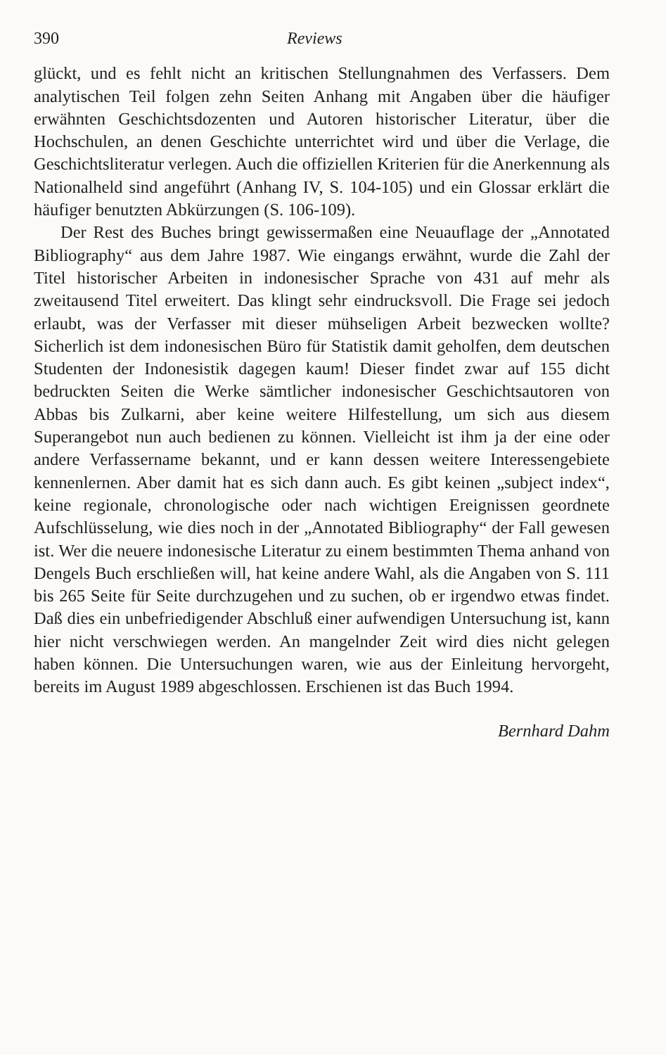390 Reviews
glückt, und es fehlt nicht an kritischen Stellungnahmen des Verfassers. Dem analytischen Teil folgen zehn Seiten Anhang mit Angaben über die häufiger erwähnten Geschichtsdozenten und Autoren historischer Literatur, über die Hochschulen, an denen Geschichte unterrichtet wird und über die Verlage, die Geschichtsliteratur verlegen. Auch die offiziellen Kriterien für die Anerkennung als Nationalheld sind angeführt (Anhang IV, S. 104-105) und ein Glossar erklärt die häufiger benutzten Abkürzungen (S. 106-109).
Der Rest des Buches bringt gewissermaßen eine Neuauflage der „Annotated Bibliography“ aus dem Jahre 1987. Wie eingangs erwähnt, wurde die Zahl der Titel historischer Arbeiten in indonesischer Sprache von 431 auf mehr als zweitausend Titel erweitert. Das klingt sehr eindrucksvoll. Die Frage sei jedoch erlaubt, was der Verfasser mit dieser mühseligen Arbeit bezwecken wollte? Sicherlich ist dem indonesischen Büro für Statistik damit geholfen, dem deutschen Studenten der Indonesistik dagegen kaum! Dieser findet zwar auf 155 dicht bedruckten Seiten die Werke sämtlicher indonesischer Geschichtsautoren von Abbas bis Zulkarni, aber keine weitere Hilfestellung, um sich aus diesem Superangebot nun auch bedienen zu können. Vielleicht ist ihm ja der eine oder andere Verfassername bekannt, und er kann dessen weitere Interessengebiete kennenlernen. Aber damit hat es sich dann auch. Es gibt keinen „subject index“, keine regionale, chronologische oder nach wichtigen Ereignissen geordnete Aufschlüsselung, wie dies noch in der „Annotated Bibliography“ der Fall gewesen ist. Wer die neuere indonesische Literatur zu einem bestimmten Thema anhand von Dengels Buch erschließen will, hat keine andere Wahl, als die Angaben von S. 111 bis 265 Seite für Seite durchzugehen und zu suchen, ob er irgendwo etwas findet. Daß dies ein unbefriedigender Abschluß einer aufwendigen Untersuchung ist, kann hier nicht verschwiegen werden. An mangelnder Zeit wird dies nicht gelegen haben können. Die Untersuchungen waren, wie aus der Einleitung hervorgeht, bereits im August 1989 abgeschlossen. Erschienen ist das Buch 1994.
Bernhard Dahm